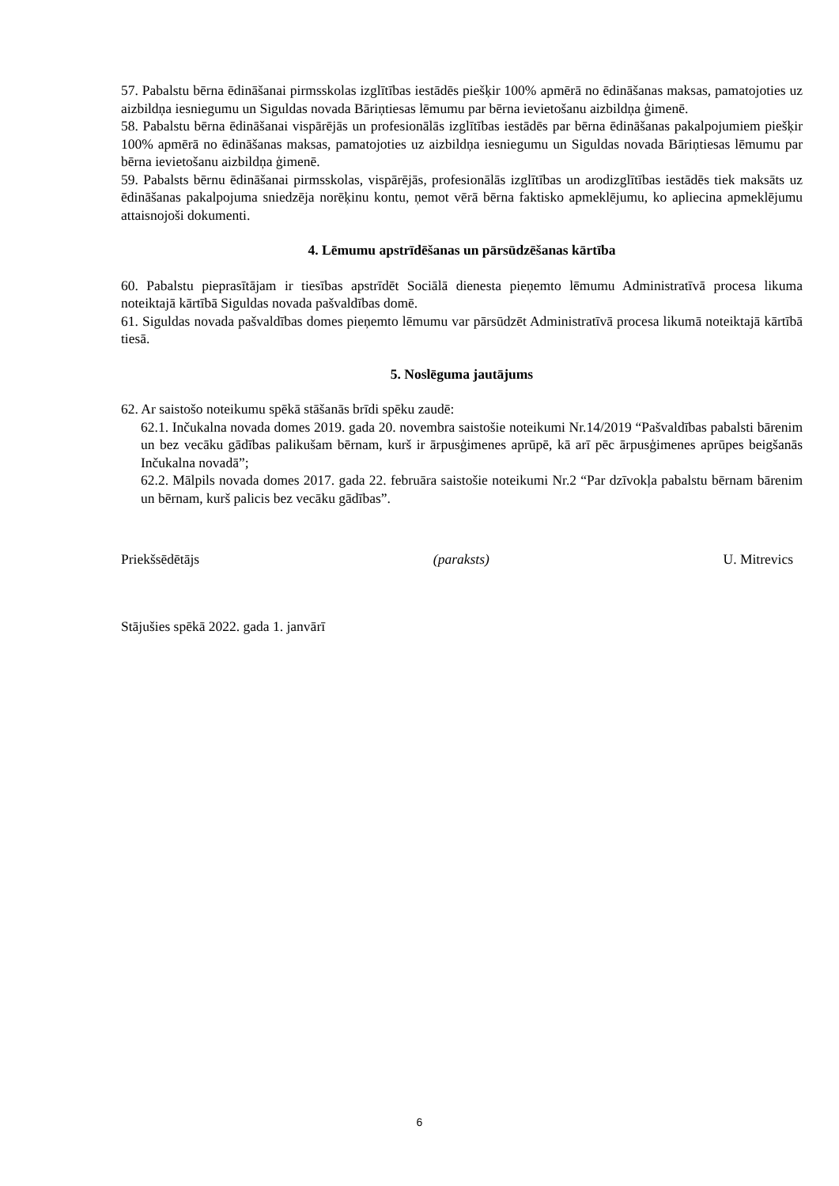57. Pabalstu bērna ēdināšanai pirmsskolas izglītības iestādēs piešķir 100% apmērā no ēdināšanas maksas, pamatojoties uz aizbildņa iesniegumu un Siguldas novada Bāriņtiesas lēmumu par bērna ievietošanu aizbildņa ģimenē.
58. Pabalstu bērna ēdināšanai vispārējās un profesionālās izglītības iestādēs par bērna ēdināšanas pakalpojumiem piešķir 100% apmērā no ēdināšanas maksas, pamatojoties uz aizbildņa iesniegumu un Siguldas novada Bāriņtiesas lēmumu par bērna ievietošanu aizbildņa ģimenē.
59. Pabalsts bērnu ēdināšanai pirmsskolas, vispārējās, profesionālās izglītības un arodizglītības iestādēs tiek maksāts uz ēdināšanas pakalpojuma sniedzēja norēķinu kontu, ņemot vērā bērna faktisko apmeklējumu, ko apliecina apmeklējumu attaisnojoši dokumenti.
4. Lēmumu apstrīdēšanas un pārsūdzēšanas kārtība
60. Pabalstu pieprasītājam ir tiesības apstrīdēt Sociālā dienesta pieņemto lēmumu Administratīvā procesa likuma noteiktajā kārtībā Siguldas novada pašvaldības domē.
61. Siguldas novada pašvaldības domes pieņemto lēmumu var pārsūdzēt Administratīvā procesa likumā noteiktajā kārtībā tiesā.
5. Noslēguma jautājums
62. Ar saistošo noteikumu spēkā stāšanās brīdi spēku zaudē:
62.1. Inčukalna novada domes 2019. gada 20. novembra saistošie noteikumi Nr.14/2019 “Pašvaldības pabalsti bārenim un bez vecāku gādības palikušam bērnam, kurš ir ārpusģimenes aprūpē, kā arī pēc ārpusģimenes aprūpes beigšanās Inčukalna novadā”;
62.2. Mālpils novada domes 2017. gada 22. februāra saistošie noteikumi Nr.2 “Par dzīvokļa pabalstu bērnam bārenim un bērnam, kurš palicis bez vecāku gādības”.
Priekšsēdētājs (paraksts) U. Mitrevics
Stājušies spēkā 2022. gada 1. janvārī
6